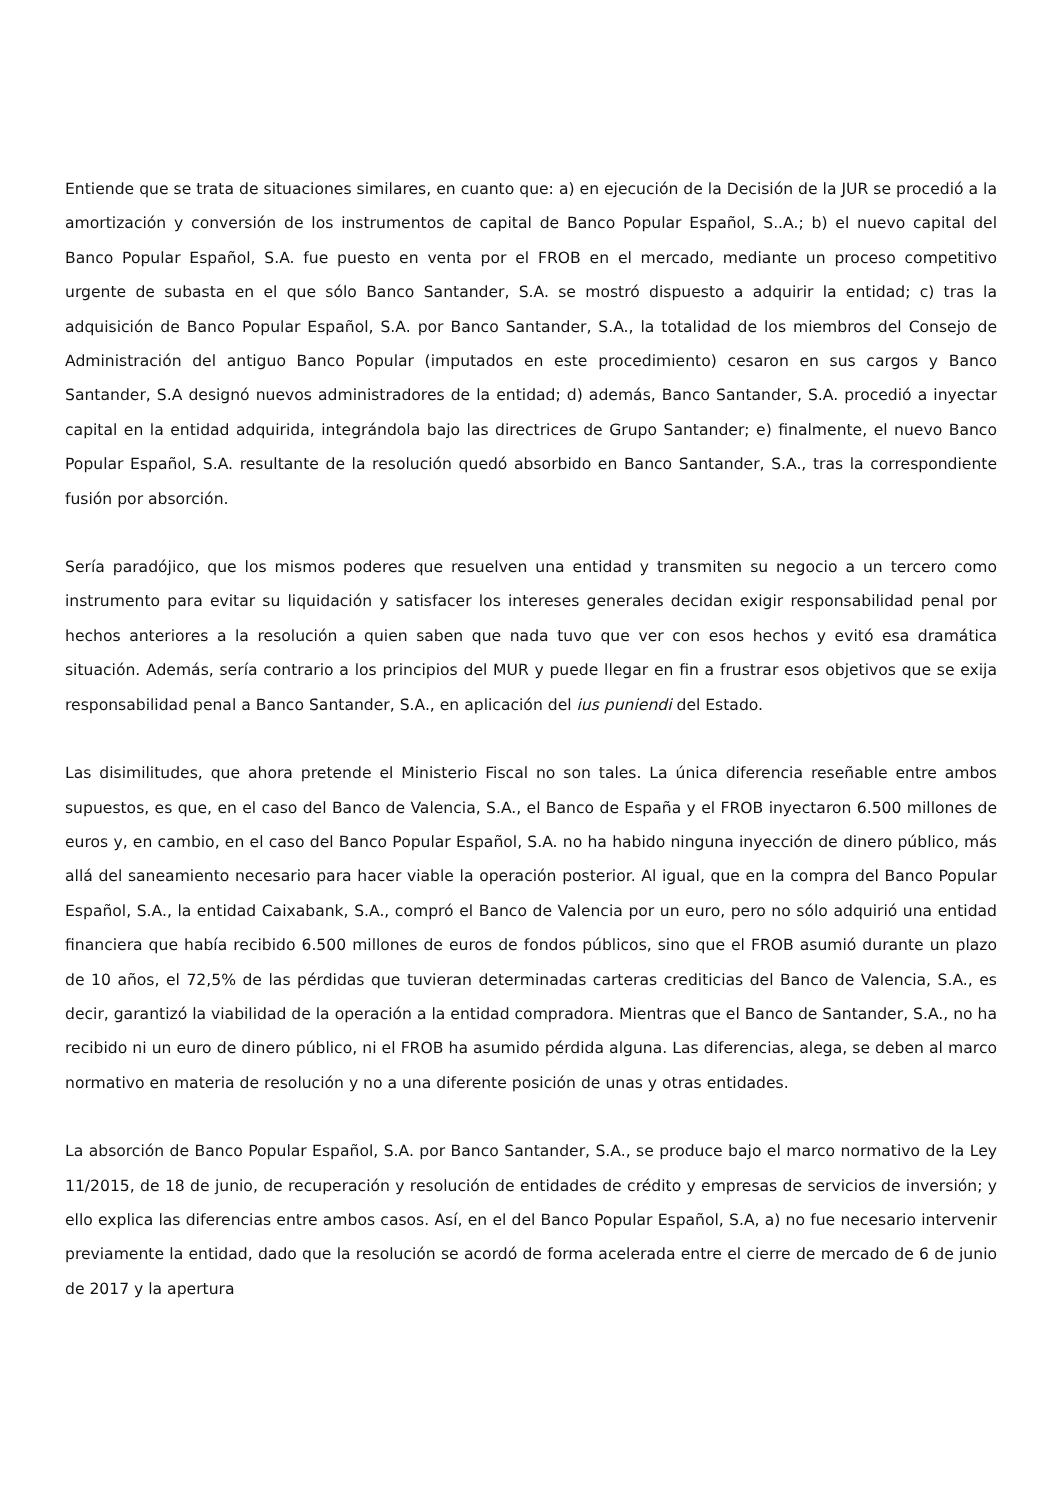Entiende que se trata de situaciones similares, en cuanto que: a) en ejecución de la Decisión de la JUR se procedió a la amortización y conversión de los instrumentos de capital de Banco Popular Español, S..A.; b) el nuevo capital del Banco Popular Español, S.A. fue puesto en venta por el FROB en el mercado, mediante un proceso competitivo urgente de subasta en el que sólo Banco Santander, S.A. se mostró dispuesto a adquirir la entidad; c) tras la adquisición de Banco Popular Español, S.A. por Banco Santander, S.A., la totalidad de los miembros del Consejo de Administración del antiguo Banco Popular (imputados en este procedimiento) cesaron en sus cargos y Banco Santander, S.A designó nuevos administradores de la entidad; d) además, Banco Santander, S.A. procedió a inyectar capital en la entidad adquirida, integrándola bajo las directrices de Grupo Santander; e) finalmente, el nuevo Banco Popular Español, S.A. resultante de la resolución quedó absorbido en Banco Santander, S.A., tras la correspondiente fusión por absorción.
Sería paradójico, que los mismos poderes que resuelven una entidad y transmiten su negocio a un tercero como instrumento para evitar su liquidación y satisfacer los intereses generales decidan exigir responsabilidad penal por hechos anteriores a la resolución a quien saben que nada tuvo que ver con esos hechos y evitó esa dramática situación. Además, sería contrario a los principios del MUR y puede llegar en fin a frustrar esos objetivos que se exija responsabilidad penal a Banco Santander, S.A., en aplicación del ius puniendi del Estado.
Las disimilitudes, que ahora pretende el Ministerio Fiscal no son tales. La única diferencia reseñable entre ambos supuestos, es que, en el caso del Banco de Valencia, S.A., el Banco de España y el FROB inyectaron 6.500 millones de euros y, en cambio, en el caso del Banco Popular Español, S.A. no ha habido ninguna inyección de dinero público, más allá del saneamiento necesario para hacer viable la operación posterior. Al igual, que en la compra del Banco Popular Español, S.A., la entidad Caixabank, S.A., compró el Banco de Valencia por un euro, pero no sólo adquirió una entidad financiera que había recibido 6.500 millones de euros de fondos públicos, sino que el FROB asumió durante un plazo de 10 años, el 72,5% de las pérdidas que tuvieran determinadas carteras crediticias del Banco de Valencia, S.A., es decir, garantizó la viabilidad de la operación a la entidad compradora. Mientras que el Banco de Santander, S.A., no ha recibido ni un euro de dinero público, ni el FROB ha asumido pérdida alguna. Las diferencias, alega, se deben al marco normativo en materia de resolución y no a una diferente posición de unas y otras entidades.
La absorción de Banco Popular Español, S.A. por Banco Santander, S.A., se produce bajo el marco normativo de la Ley 11/2015, de 18 de junio, de recuperación y resolución de entidades de crédito y empresas de servicios de inversión; y ello explica las diferencias entre ambos casos. Así, en el del Banco Popular Español, S.A, a) no fue necesario intervenir previamente la entidad, dado que la resolución se acordó de forma acelerada entre el cierre de mercado de 6 de junio de 2017 y la apertura